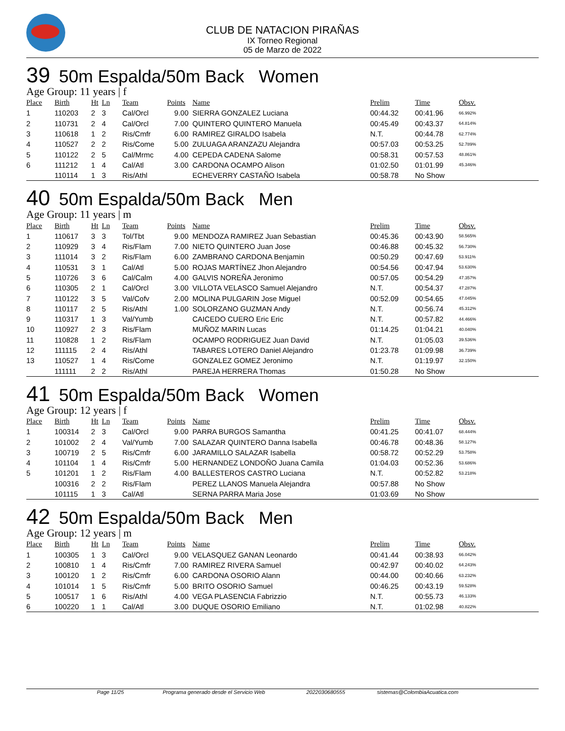CLUB DE NATACION PIRAÑAS
IX Torneo Regional
05 de Marzo de 2022
39 50m Espalda/50m Back Women
Age Group: 11 years | f
| Place | Birth | Ht | Ln | Team | Points | Name | Prelim | Time | Obsv. |
| --- | --- | --- | --- | --- | --- | --- | --- | --- | --- |
| 1 | 110203 | 2 | 3 | Cal/Orcl | 9.00 | SIERRA GONZALEZ Luciana | 00:44.32 | 00:41.96 | 66.992% |
| 2 | 110731 | 2 | 4 | Cal/Orcl | 7.00 | QUINTERO QUINTERO Manuela | 00:45.49 | 00:43.37 | 64.814% |
| 3 | 110618 | 1 | 2 | Ris/Cmfr | 6.00 | RAMIREZ GIRALDO Isabela | N.T. | 00:44.78 | 62.774% |
| 4 | 110527 | 2 | 2 | Ris/Come | 5.00 | ZULUAGA ARANZAZU Alejandra | 00:57.03 | 00:53.25 | 52.789% |
| 5 | 110122 | 2 | 5 | Cal/Mrmc | 4.00 | CEPEDA CADENA Salome | 00:58.31 | 00:57.53 | 48.861% |
| 6 | 111212 | 1 | 4 | Cal/Atl | 3.00 | CARDONA OCAMPO Alison | 01:02.50 | 01:01.99 | 45.346% |
| | 110114 | 1 | 3 | Ris/Athl | | ECHEVERRY CASTAÑO Isabela | 00:58.78 | No Show | |
40 50m Espalda/50m Back Men
Age Group: 11 years | m
| Place | Birth | Ht | Ln | Team | Points | Name | Prelim | Time | Obsv. |
| --- | --- | --- | --- | --- | --- | --- | --- | --- | --- |
| 1 | 110617 | 3 | 3 | Tol/Tbt | 9.00 | MENDOZA RAMIREZ Juan Sebastian | 00:45.36 | 00:43.90 | 58.565% |
| 2 | 110929 | 3 | 4 | Ris/Flam | 7.00 | NIETO QUINTERO Juan Jose | 00:46.88 | 00:45.32 | 56.730% |
| 3 | 111014 | 3 | 2 | Ris/Flam | 6.00 | ZAMBRANO CARDONA Benjamin | 00:50.29 | 00:47.69 | 53.911% |
| 4 | 110531 | 3 | 1 | Cal/Atl | 5.00 | ROJAS MARTÍNEZ Jhon Alejandro | 00:54.56 | 00:47.94 | 53.630% |
| 5 | 110726 | 3 | 6 | Cal/Calm | 4.00 | GALVIS NOREÑA Jeronimo | 00:57.05 | 00:54.29 | 47.357% |
| 6 | 110305 | 2 | 1 | Cal/Orcl | 3.00 | VILLOTA VELASCO Samuel Alejandro | N.T. | 00:54.37 | 47.287% |
| 7 | 110122 | 3 | 5 | Val/Cofv | 2.00 | MOLINA PULGARIN Jose Miguel | 00:52.09 | 00:54.65 | 47.045% |
| 8 | 110117 | 2 | 5 | Ris/Athl | 1.00 | SOLORZANO GUZMAN Andy | N.T. | 00:56.74 | 45.312% |
| 9 | 110317 | 1 | 3 | Val/Yumb | | CAICEDO CUERO Eric Eric | N.T. | 00:57.82 | 44.466% |
| 10 | 110927 | 2 | 3 | Ris/Flam | | MUÑOZ MARIN Lucas | 01:14.25 | 01:04.21 | 40.040% |
| 11 | 110828 | 1 | 2 | Ris/Flam | | OCAMPO RODRIGUEZ Juan David | N.T. | 01:05.03 | 39.536% |
| 12 | 111115 | 2 | 4 | Ris/Athl | | TABARES LOTERO Daniel Alejandro | 01:23.78 | 01:09.98 | 36.739% |
| 13 | 110527 | 1 | 4 | Ris/Come | | GONZALEZ GOMEZ Jeronimo | N.T. | 01:19.97 | 32.150% |
| | 111111 | 2 | 2 | Ris/Athl | | PAREJA HERRERA Thomas | 01:50.28 | No Show | |
41 50m Espalda/50m Back Women
Age Group: 12 years | f
| Place | Birth | Ht | Ln | Team | Points | Name | Prelim | Time | Obsv. |
| --- | --- | --- | --- | --- | --- | --- | --- | --- | --- |
| 1 | 100314 | 2 | 3 | Cal/Orcl | 9.00 | PARRA BURGOS Samantha | 00:41.25 | 00:41.07 | 68.444% |
| 2 | 101002 | 2 | 4 | Val/Yumb | 7.00 | SALAZAR QUINTERO Danna Isabella | 00:46.78 | 00:48.36 | 58.127% |
| 3 | 100719 | 2 | 5 | Ris/Cmfr | 6.00 | JARAMILLO SALAZAR Isabella | 00:58.72 | 00:52.29 | 53.758% |
| 4 | 101104 | 1 | 4 | Ris/Cmfr | 5.00 | HERNANDEZ LONDOÑO Juana Camila | 01:04.03 | 00:52.36 | 53.686% |
| 5 | 101201 | 1 | 2 | Ris/Flam | 4.00 | BALLESTEROS CASTRO Luciana | N.T. | 00:52.82 | 53.218% |
| | 100316 | 2 | 2 | Ris/Flam | | PEREZ LLANOS Manuela Alejandra | 00:57.88 | No Show | |
| | 101115 | 1 | 3 | Cal/Atl | | SERNA PARRA Maria Jose | 01:03.69 | No Show | |
42 50m Espalda/50m Back Men
Age Group: 12 years | m
| Place | Birth | Ht | Ln | Team | Points | Name | Prelim | Time | Obsv. |
| --- | --- | --- | --- | --- | --- | --- | --- | --- | --- |
| 1 | 100305 | 1 | 3 | Cal/Orcl | 9.00 | VELASQUEZ GANAN Leonardo | 00:41.44 | 00:38.93 | 66.042% |
| 2 | 100810 | 1 | 4 | Ris/Cmfr | 7.00 | RAMIREZ RIVERA Samuel | 00:42.97 | 00:40.02 | 64.243% |
| 3 | 100120 | 1 | 2 | Ris/Cmfr | 6.00 | CARDONA OSORIO Alann | 00:44.00 | 00:40.66 | 63.232% |
| 4 | 101014 | 1 | 5 | Ris/Cmfr | 5.00 | BRITO OSORIO Samuel | 00:46.25 | 00:43.19 | 59.528% |
| 5 | 100517 | 1 | 6 | Ris/Athl | 4.00 | VEGA PLASENCIA Fabrizzio | N.T. | 00:55.73 | 46.133% |
| 6 | 100220 | 1 | 1 | Cal/Atl | 3.00 | DUQUE OSORIO Emiliano | N.T. | 01:02.98 | 40.822% |
Page 11/25 Programa generado desde el Servicio Web 2022030680555 sistemas@ColombiaAcuatica.com